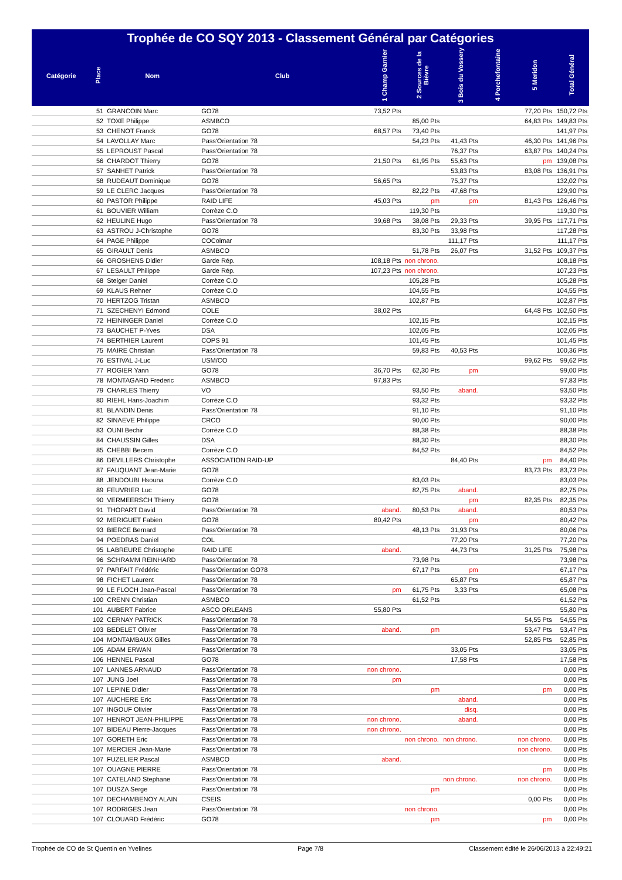Trophée de CO SQY 2013 - Classement Général par Catégories
| Catégorie | Place | Nom | Club | 1 Champ Garnier | 2 Sources de la Bièvre | 3 Bois du Vossery | 4 Porchefontaine | 5 Meridon | Total Général |
| --- | --- | --- | --- | --- | --- | --- | --- | --- | --- |
| | 51 | GRANCOIN Marc | GO78 | 73,52 Pts | | | | 77,20 Pts | 150,72 Pts |
| | 52 | TOXE Philippe | ASMBCO | | 85,00 Pts | | | 64,83 Pts | 149,83 Pts |
| | 53 | CHENOT Franck | GO78 | 68,57 Pts | 73,40 Pts | | | | 141,97 Pts |
| | 54 | LAVOLLAY Marc | Pass'Orientation 78 | | 54,23 Pts | 41,43 Pts | | 46,30 Pts | 141,96 Pts |
| | 55 | LEPROUST Pascal | Pass'Orientation 78 | | | 76,37 Pts | | 63,87 Pts | 140,24 Pts |
| | 56 | CHARDOT Thierry | GO78 | 21,50 Pts | 61,95 Pts | 55,63 Pts | | pm | 139,08 Pts |
| | 57 | SANHET Patrick | Pass'Orientation 78 | | | 53,83 Pts | | 83,08 Pts | 136,91 Pts |
| | 58 | RUDEAUT Dominique | GO78 | 56,65 Pts | | 75,37 Pts | | | 132,02 Pts |
| | 59 | LE CLERC Jacques | Pass'Orientation 78 | | 82,22 Pts | 47,68 Pts | | | 129,90 Pts |
| | 60 | PASTOR Philippe | RAID LIFE | 45,03 Pts | pm | pm | | 81,43 Pts | 126,46 Pts |
| | 61 | BOUVIER William | Corrèze C.O | | 119,30 Pts | | | | 119,30 Pts |
| | 62 | HEULINE Hugo | Pass'Orientation 78 | 39,68 Pts | 38,08 Pts | 29,33 Pts | | 39,95 Pts | 117,71 Pts |
| | 63 | ASTROU J-Christophe | GO78 | | 83,30 Pts | 33,98 Pts | | | 117,28 Pts |
| | 64 | PAGE Philippe | COColmar | | | 111,17 Pts | | | 111,17 Pts |
| | 65 | GIRAULT Denis | ASMBCO | | 51,78 Pts | 26,07 Pts | | 31,52 Pts | 109,37 Pts |
| | 66 | GROSHENS Didier | Garde Rép. | 108,18 Pts | non chrono. | | | | 108,18 Pts |
| | 67 | LESAULT Philippe | Garde Rép. | 107,23 Pts | non chrono. | | | | 107,23 Pts |
| | 68 | Steiger Daniel | Corrèze C.O | | 105,28 Pts | | | | 105,28 Pts |
| | 69 | KLAUS Rehner | Corrèze C.O | | 104,55 Pts | | | | 104,55 Pts |
| | 70 | HERTZOG Tristan | ASMBCO | | 102,87 Pts | | | | 102,87 Pts |
| | 71 | SZECHENYI Edmond | COLE | 38,02 Pts | | | | 64,48 Pts | 102,50 Pts |
| | 72 | HEININGER Daniel | Corrèze C.O | | 102,15 Pts | | | | 102,15 Pts |
| | 73 | BAUCHET P-Yves | DSA | | 102,05 Pts | | | | 102,05 Pts |
| | 74 | BERTHIER Laurent | COPS 91 | | 101,45 Pts | | | | 101,45 Pts |
| | 75 | MAIRE Christian | Pass'Orientation 78 | | 59,83 Pts | 40,53 Pts | | | 100,36 Pts |
| | 76 | ESTIVAL J-Luc | USM/CO | | | | | 99,62 Pts | 99,62 Pts |
| | 77 | ROGIER Yann | GO78 | 36,70 Pts | 62,30 Pts | pm | | | 99,00 Pts |
| | 78 | MONTAGARD Frederic | ASMBCO | 97,83 Pts | | | | | 97,83 Pts |
| | 79 | CHARLES Thierry | VO | | 93,50 Pts | aband. | | | 93,50 Pts |
| | 80 | RIEHL Hans-Joachim | Corrèze C.O | | 93,32 Pts | | | | 93,32 Pts |
| | 81 | BLANDIN Denis | Pass'Orientation 78 | | 91,10 Pts | | | | 91,10 Pts |
| | 82 | SINAEVE Philippe | CRCO | | 90,00 Pts | | | | 90,00 Pts |
| | 83 | OUNI Bechir | Corrèze C.O | | 88,38 Pts | | | | 88,38 Pts |
| | 84 | CHAUSSIN Gilles | DSA | | 88,30 Pts | | | | 88,30 Pts |
| | 85 | CHEBBI Becem | Corrèze C.O | | 84,52 Pts | | | | 84,52 Pts |
| | 86 | DEVILLERS Christophe | ASSOCIATION RAID-UP | | | 84,40 Pts | | pm | 84,40 Pts |
| | 87 | FAUQUANT Jean-Marie | GO78 | | | | | 83,73 Pts | 83,73 Pts |
| | 88 | JENDOUBI Hsouna | Corrèze C.O | | 83,03 Pts | | | | 83,03 Pts |
| | 89 | FEUVRIER Luc | GO78 | | 82,75 Pts | aband. | | | 82,75 Pts |
| | 90 | VERMEERSCH Thierry | GO78 | | | pm | | 82,35 Pts | 82,35 Pts |
| | 91 | THOPART David | Pass'Orientation 78 | aband. | 80,53 Pts | aband. | | | 80,53 Pts |
| | 92 | MERIGUET Fabien | GO78 | 80,42 Pts | | pm | | | 80,42 Pts |
| | 93 | BIERCE Bernard | Pass'Orientation 78 | | 48,13 Pts | 31,93 Pts | | | 80,06 Pts |
| | 94 | POEDRAS Daniel | COL | | | 77,20 Pts | | | 77,20 Pts |
| | 95 | LABREURE Christophe | RAID LIFE | aband. | | 44,73 Pts | | 31,25 Pts | 75,98 Pts |
| | 96 | SCHRAMM REINHARD | Pass'Orientation 78 | | 73,98 Pts | | | | 73,98 Pts |
| | 97 | PARFAIT Frédéric | Pass'Orientation GO78 | | 67,17 Pts | pm | | | 67,17 Pts |
| | 98 | FICHET Laurent | Pass'Orientation 78 | | | 65,87 Pts | | | 65,87 Pts |
| | 99 | LE FLOCH Jean-Pascal | Pass'Orientation 78 | pm | 61,75 Pts | 3,33 Pts | | | 65,08 Pts |
| | 100 | CRENN Christian | ASMBCO | | 61,52 Pts | | | | 61,52 Pts |
| | 101 | AUBERT Fabrice | ASCO ORLEANS | 55,80 Pts | | | | | 55,80 Pts |
| | 102 | CERNAY PATRICK | Pass'Orientation 78 | | | | | 54,55 Pts | 54,55 Pts |
| | 103 | BEDELET Olivier | Pass'Orientation 78 | aband. | pm | | | 53,47 Pts | 53,47 Pts |
| | 104 | MONTAMBAUX Gilles | Pass'Orientation 78 | | | | | 52,85 Pts | 52,85 Pts |
| | 105 | ADAM ERWAN | Pass'Orientation 78 | | | 33,05 Pts | | | 33,05 Pts |
| | 106 | HENNEL Pascal | GO78 | | | 17,58 Pts | | | 17,58 Pts |
| | 107 | LANNES ARNAUD | Pass'Orientation 78 | non chrono. | | | | | 0,00 Pts |
| | 107 | JUNG Joel | Pass'Orientation 78 | pm | | | | | 0,00 Pts |
| | 107 | LEPINE Didier | Pass'Orientation 78 | | pm | | | pm | 0,00 Pts |
| | 107 | AUCHERE Eric | Pass'Orientation 78 | | | aband. | | | 0,00 Pts |
| | 107 | INGOUF Olivier | Pass'Orientation 78 | | | disq. | | | 0,00 Pts |
| | 107 | HENROT JEAN-PHILIPPE | Pass'Orientation 78 | non chrono. | | aband. | | | 0,00 Pts |
| | 107 | BIDEAU Pierre-Jacques | Pass'Orientation 78 | non chrono. | | | | | 0,00 Pts |
| | 107 | GORETH Eric | Pass'Orientation 78 | | non chrono. | non chrono. | | non chrono. | 0,00 Pts |
| | 107 | MERCIER Jean-Marie | Pass'Orientation 78 | | | | | non chrono. | 0,00 Pts |
| | 107 | FUZELIER Pascal | ASMBCO | aband. | | | | | 0,00 Pts |
| | 107 | OUAGNE PIERRE | Pass'Orientation 78 | | | | | pm | 0,00 Pts |
| | 107 | CATELAND Stephane | Pass'Orientation 78 | | | non chrono. | | non chrono. | 0,00 Pts |
| | 107 | DUSZA Serge | Pass'Orientation 78 | | pm | | | | 0,00 Pts |
| | 107 | DECHAMBENOY ALAIN | CSEIS | | | | | 0,00 Pts | 0,00 Pts |
| | 107 | RODRIGES Jean | Pass'Orientation 78 | | non chrono. | | | | 0,00 Pts |
| | 107 | CLOUARD Frédéric | GO78 | | pm | | | pm | 0,00 Pts |
Trophée de CO de St Quentin en Yvelines Page 7/8 Classement édité le 26/06/2013 à 22:49:21